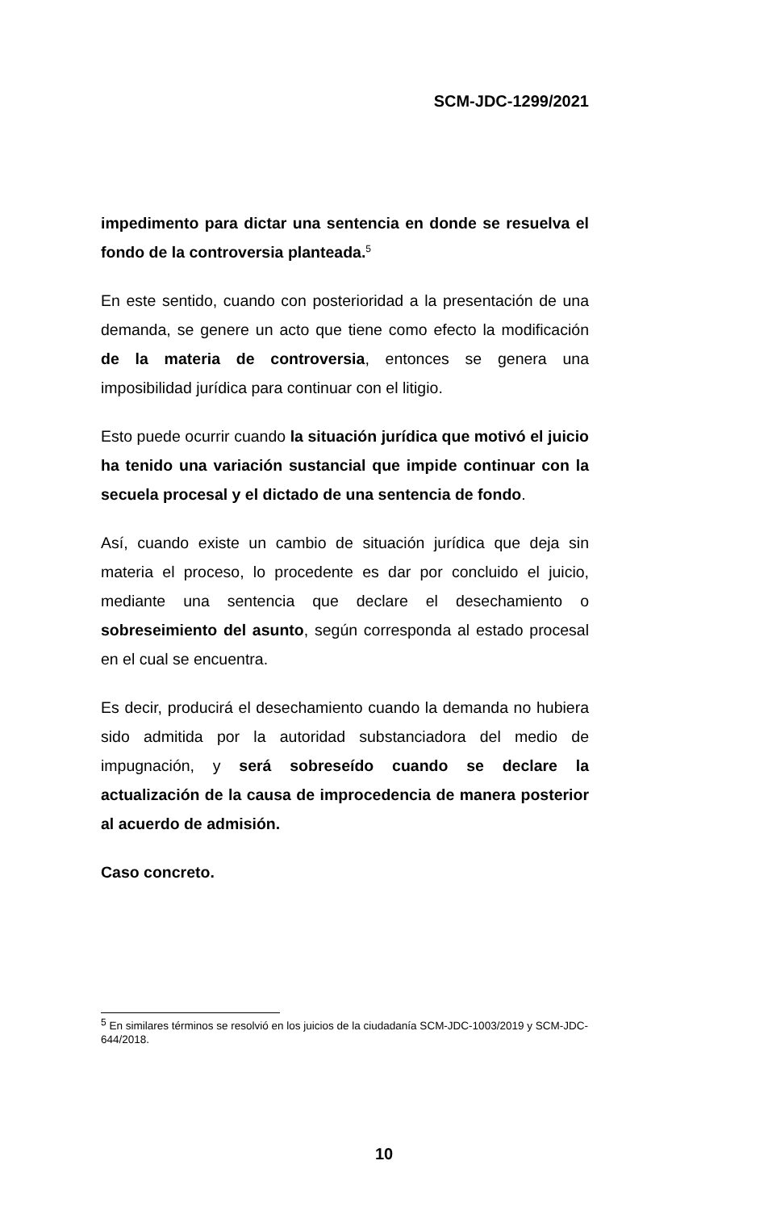SCM-JDC-1299/2021
impedimento para dictar una sentencia en donde se resuelva el fondo de la controversia planteada.<sup>5</sup>
En este sentido, cuando con posterioridad a la presentación de una demanda, se genere un acto que tiene como efecto la modificación de la materia de controversia, entonces se genera una imposibilidad jurídica para continuar con el litigio.
Esto puede ocurrir cuando la situación jurídica que motivó el juicio ha tenido una variación sustancial que impide continuar con la secuela procesal y el dictado de una sentencia de fondo.
Así, cuando existe un cambio de situación jurídica que deja sin materia el proceso, lo procedente es dar por concluido el juicio, mediante una sentencia que declare el desechamiento o sobreseimiento del asunto, según corresponda al estado procesal en el cual se encuentra.
Es decir, producirá el desechamiento cuando la demanda no hubiera sido admitida por la autoridad substanciadora del medio de impugnación, y será sobreseído cuando se declare la actualización de la causa de improcedencia de manera posterior al acuerdo de admisión.
Caso concreto.
<sup>5</sup> En similares términos se resolvió en los juicios de la ciudadanía SCM-JDC-1003/2019 y SCM-JDC-644/2018.
10